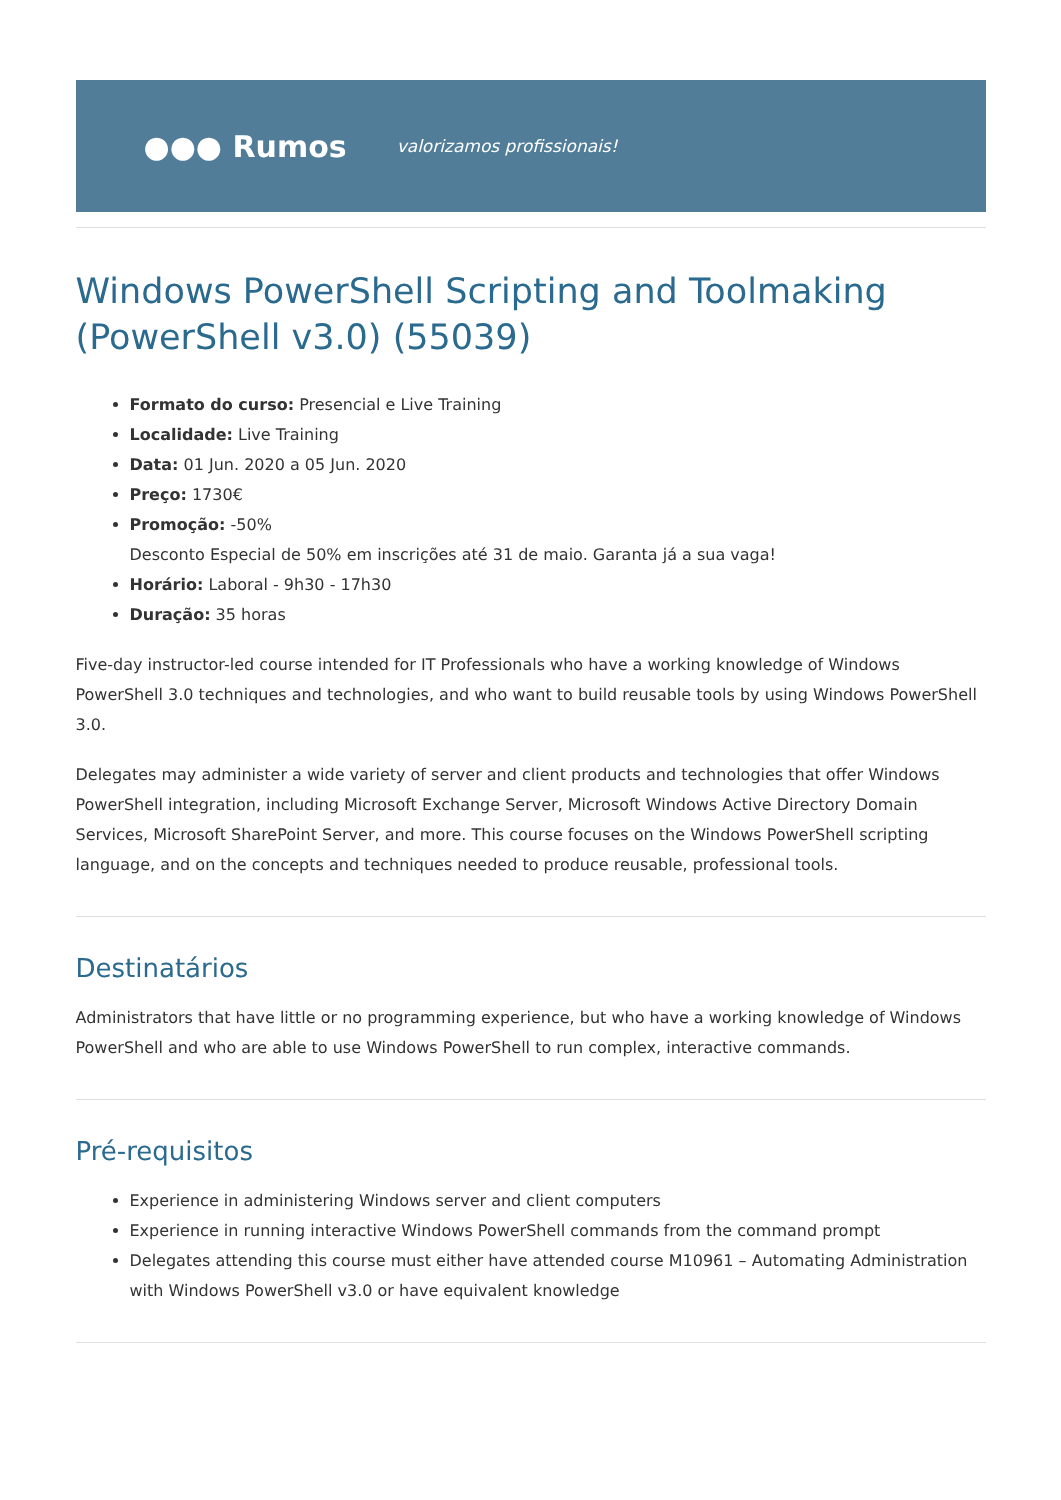●●● Rumos valorizamos profissionais!
Windows PowerShell Scripting and Toolmaking (PowerShell v3.0) (55039)
Formato do curso: Presencial e Live Training
Localidade: Live Training
Data: 01 Jun. 2020 a 05 Jun. 2020
Preço: 1730€
Promoção: -50%
Desconto Especial de 50% em inscrições até 31 de maio. Garanta já a sua vaga!
Horário: Laboral - 9h30 - 17h30
Duração: 35 horas
Five-day instructor-led course intended for IT Professionals who have a working knowledge of Windows PowerShell 3.0 techniques and technologies, and who want to build reusable tools by using Windows PowerShell 3.0.
Delegates may administer a wide variety of server and client products and technologies that offer Windows PowerShell integration, including Microsoft Exchange Server, Microsoft Windows Active Directory Domain Services, Microsoft SharePoint Server, and more. This course focuses on the Windows PowerShell scripting language, and on the concepts and techniques needed to produce reusable, professional tools.
Destinatários
Administrators that have little or no programming experience, but who have a working knowledge of Windows PowerShell and who are able to use Windows PowerShell to run complex, interactive commands.
Pré-requisitos
Experience in administering Windows server and client computers
Experience in running interactive Windows PowerShell commands from the command prompt
Delegates attending this course must either have attended course M10961 – Automating Administration with Windows PowerShell v3.0 or have equivalent knowledge